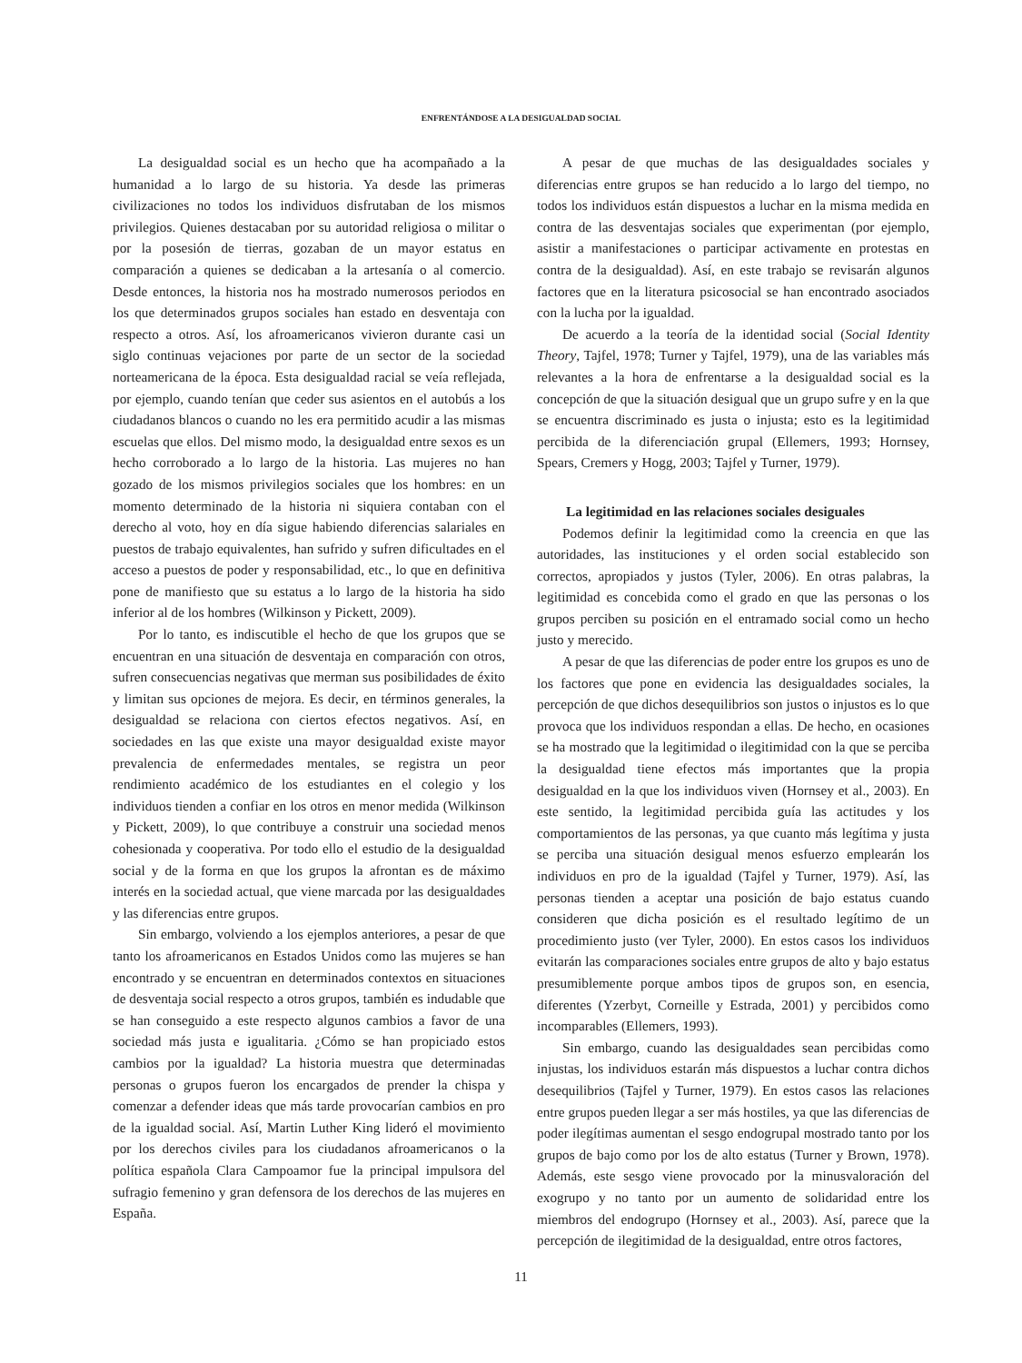ENFRENTÁNDOSE A LA DESIGUALDAD SOCIAL
La desigualdad social es un hecho que ha acompañado a la humanidad a lo largo de su historia. Ya desde las primeras civilizaciones no todos los individuos disfrutaban de los mismos privilegios. Quienes destacaban por su autoridad religiosa o militar o por la posesión de tierras, gozaban de un mayor estatus en comparación a quienes se dedicaban a la artesanía o al comercio. Desde entonces, la historia nos ha mostrado numerosos periodos en los que determinados grupos sociales han estado en desventaja con respecto a otros. Así, los afroamericanos vivieron durante casi un siglo continuas vejaciones por parte de un sector de la sociedad norteamericana de la época. Esta desigualdad racial se veía reflejada, por ejemplo, cuando tenían que ceder sus asientos en el autobús a los ciudadanos blancos o cuando no les era permitido acudir a las mismas escuelas que ellos. Del mismo modo, la desigualdad entre sexos es un hecho corroborado a lo largo de la historia. Las mujeres no han gozado de los mismos privilegios sociales que los hombres: en un momento determinado de la historia ni siquiera contaban con el derecho al voto, hoy en día sigue habiendo diferencias salariales en puestos de trabajo equivalentes, han sufrido y sufren dificultades en el acceso a puestos de poder y responsabilidad, etc., lo que en definitiva pone de manifiesto que su estatus a lo largo de la historia ha sido inferior al de los hombres (Wilkinson y Pickett, 2009).
Por lo tanto, es indiscutible el hecho de que los grupos que se encuentran en una situación de desventaja en comparación con otros, sufren consecuencias negativas que merman sus posibilidades de éxito y limitan sus opciones de mejora. Es decir, en términos generales, la desigualdad se relaciona con ciertos efectos negativos. Así, en sociedades en las que existe una mayor desigualdad existe mayor prevalencia de enfermedades mentales, se registra un peor rendimiento académico de los estudiantes en el colegio y los individuos tienden a confiar en los otros en menor medida (Wilkinson y Pickett, 2009), lo que contribuye a construir una sociedad menos cohesionada y cooperativa. Por todo ello el estudio de la desigualdad social y de la forma en que los grupos la afrontan es de máximo interés en la sociedad actual, que viene marcada por las desigualdades y las diferencias entre grupos.
Sin embargo, volviendo a los ejemplos anteriores, a pesar de que tanto los afroamericanos en Estados Unidos como las mujeres se han encontrado y se encuentran en determinados contextos en situaciones de desventaja social respecto a otros grupos, también es indudable que se han conseguido a este respecto algunos cambios a favor de una sociedad más justa e igualitaria. ¿Cómo se han propiciado estos cambios por la igualdad? La historia muestra que determinadas personas o grupos fueron los encargados de prender la chispa y comenzar a defender ideas que más tarde provocarían cambios en pro de la igualdad social. Así, Martin Luther King lideró el movimiento por los derechos civiles para los ciudadanos afroamericanos o la política española Clara Campoamor fue la principal impulsora del sufragio femenino y gran defensora de los derechos de las mujeres en España.
A pesar de que muchas de las desigualdades sociales y diferencias entre grupos se han reducido a lo largo del tiempo, no todos los individuos están dispuestos a luchar en la misma medida en contra de las desventajas sociales que experimentan (por ejemplo, asistir a manifestaciones o participar activamente en protestas en contra de la desigualdad). Así, en este trabajo se revisarán algunos factores que en la literatura psicosocial se han encontrado asociados con la lucha por la igualdad.
De acuerdo a la teoría de la identidad social (Social Identity Theory, Tajfel, 1978; Turner y Tajfel, 1979), una de las variables más relevantes a la hora de enfrentarse a la desigualdad social es la concepción de que la situación desigual que un grupo sufre y en la que se encuentra discriminado es justa o injusta; esto es la legitimidad percibida de la diferenciación grupal (Ellemers, 1993; Hornsey, Spears, Cremers y Hogg, 2003; Tajfel y Turner, 1979).
La legitimidad en las relaciones sociales desiguales
Podemos definir la legitimidad como la creencia en que las autoridades, las instituciones y el orden social establecido son correctos, apropiados y justos (Tyler, 2006). En otras palabras, la legitimidad es concebida como el grado en que las personas o los grupos perciben su posición en el entramado social como un hecho justo y merecido.
A pesar de que las diferencias de poder entre los grupos es uno de los factores que pone en evidencia las desigualdades sociales, la percepción de que dichos desequilibrios son justos o injustos es lo que provoca que los individuos respondan a ellas. De hecho, en ocasiones se ha mostrado que la legitimidad o ilegitimidad con la que se perciba la desigualdad tiene efectos más importantes que la propia desigualdad en la que los individuos viven (Hornsey et al., 2003). En este sentido, la legitimidad percibida guía las actitudes y los comportamientos de las personas, ya que cuanto más legítima y justa se perciba una situación desigual menos esfuerzo emplearán los individuos en pro de la igualdad (Tajfel y Turner, 1979). Así, las personas tienden a aceptar una posición de bajo estatus cuando consideren que dicha posición es el resultado legítimo de un procedimiento justo (ver Tyler, 2000). En estos casos los individuos evitarán las comparaciones sociales entre grupos de alto y bajo estatus presumiblemente porque ambos tipos de grupos son, en esencia, diferentes (Yzerbyt, Corneille y Estrada, 2001) y percibidos como incomparables (Ellemers, 1993).
Sin embargo, cuando las desigualdades sean percibidas como injustas, los individuos estarán más dispuestos a luchar contra dichos desequilibrios (Tajfel y Turner, 1979). En estos casos las relaciones entre grupos pueden llegar a ser más hostiles, ya que las diferencias de poder ilegítimas aumentan el sesgo endogrupal mostrado tanto por los grupos de bajo como por los de alto estatus (Turner y Brown, 1978). Además, este sesgo viene provocado por la minusvaloración del exogrupo y no tanto por un aumento de solidaridad entre los miembros del endogrupo (Hornsey et al., 2003). Así, parece que la percepción de ilegitimidad de la desigualdad, entre otros factores,
11